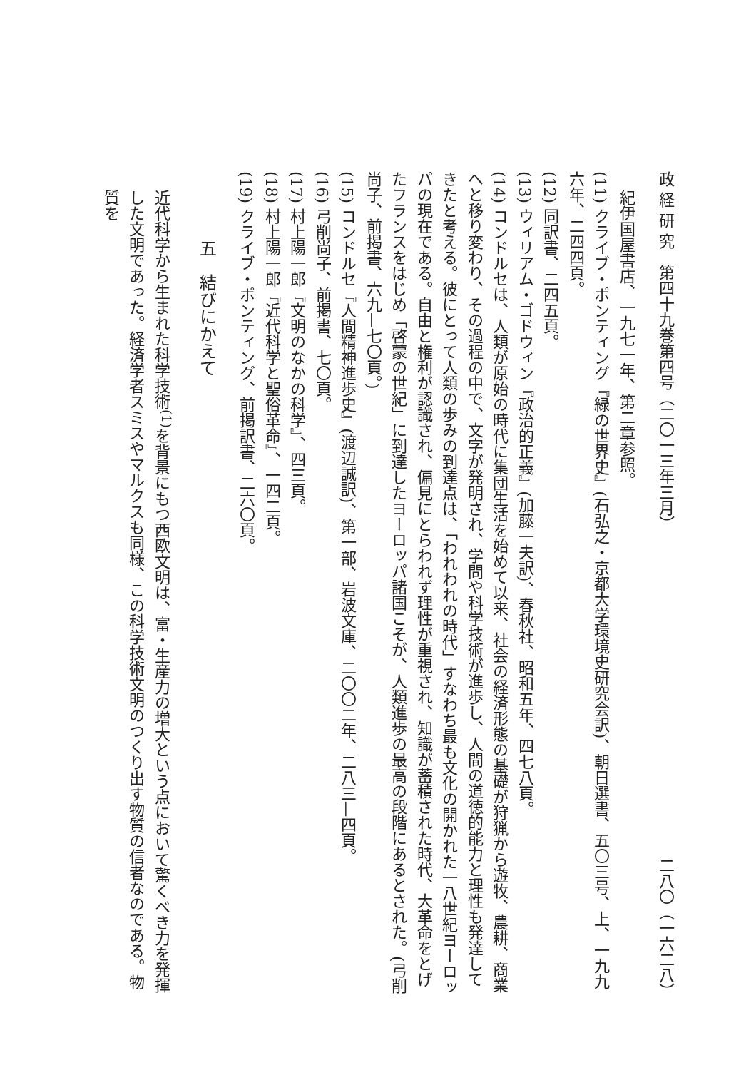政 経 研 究　第四十九巻第四号（二〇一三年三月） 二八〇（一六二八）
紀伊国屋書店、一九七一年、第二章参照。
(11) クライブ・ポンティング『緑の世界史』(石弘之・京都大学環境史研究会訳)、朝日選書、五〇三号、上、一九九六年、二四四頁。
(12) 同訳書、二四五頁。
(13) ウィリアム・ゴドウィン『政治的正義』(加藤一夫訳)、春秋社、昭和五年、四七八頁。
(14) コンドルセは、人類が原始の時代に集団生活を始めて以来、社会の経済形態の基礎が狩猟から遊牧、農耕、商業へと移り変わり、その過程の中で、文字が発明され、学問や科学技術が進歩し、人間の道徳的能力と理性も発達してきたと考える。彼にとって人類の歩みの到達点は、「われわれの時代」すなわち最も文化の開かれた一八世紀ヨーロッパの現在である。自由と権利が認識され、偏見にとらわれず理性が重視され、知識が蓄積された時代、大革命をとげたフランスをはじめ「啓蒙の世紀」に到達したヨーロッパ諸国こそが、人類進歩の最高の段階にあるとされた。(弓削尚子、前掲書、六九—七〇頁。)
(15) コンドルセ『人間精神進歩史』(渡辺誠訳)、第一部、岩波文庫、二〇〇二年、二八三—四頁。
(16) 弓削尚子、前掲書、七〇頁。
(17) 村上陽一郎『文明のなかの科学』、四三頁。
(18) 村上陽一郎『近代科学と聖俗革命』、一四二頁。
(19) クライブ・ポンティング、前掲訳書、二六〇頁。
五　結びにかえて
近代科学から生まれた科学技術<sup>(1)</sup>を背景にもつ西欧文明は、富・生産力の増大という点において驚くべき力を発揮した文明であった。経済学者スミスやマルクスも同様、この科学技術文明のつくり出す物質の信者なのである。物質を